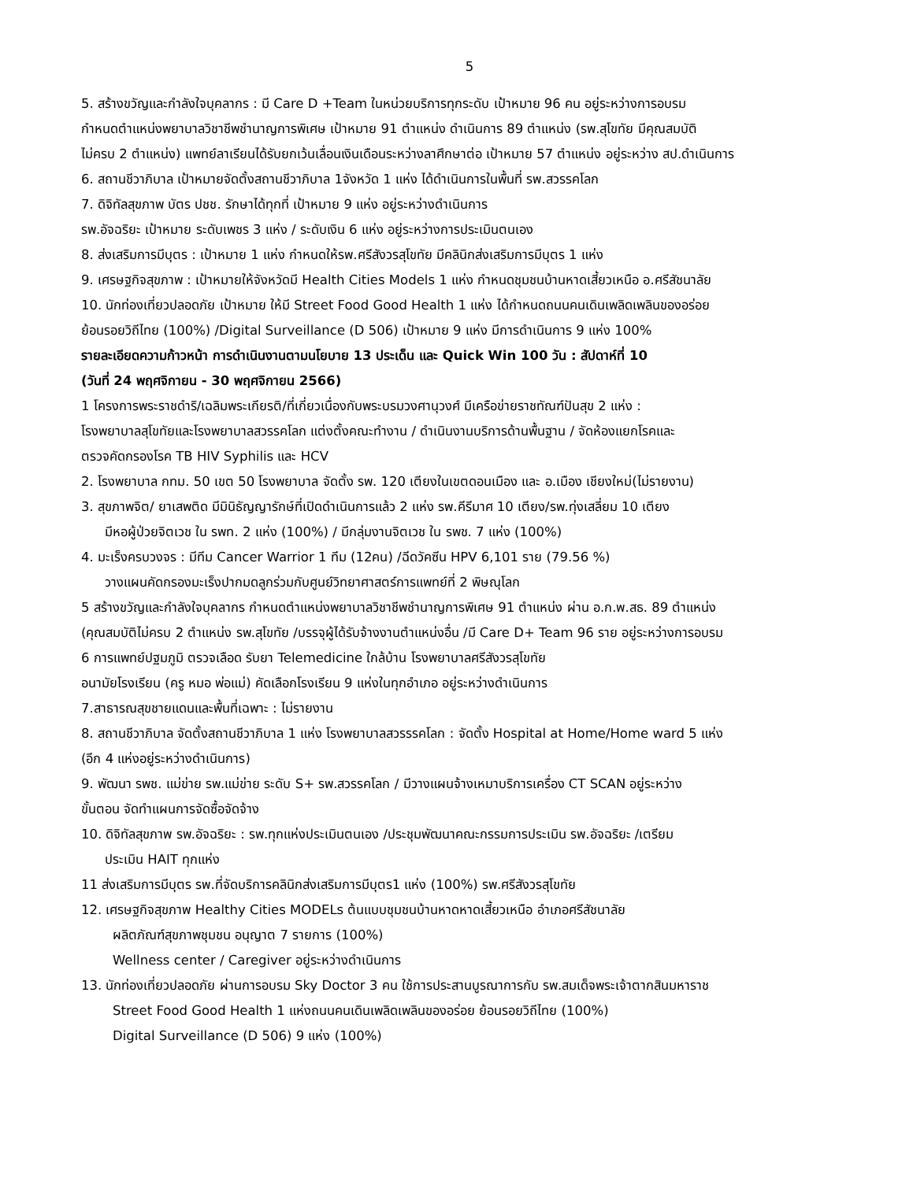5
5. สร้างขวัญและกำลังใจบุคลากร : มี Care D +Team ในหน่วยบริการทุกระดับ เป้าหมาย 96 คน อยู่ระหว่างการอบรม
กำหนดตำแหน่งพยาบาลวิชาชีพชำนาญการพิเศษ เป้าหมาย 91 ตำแหน่ง ดำเนินการ 89 ตำแหน่ง (รพ.สุโขทัย มีคุณสมบัติ
ไม่ครบ 2 ตำแหน่ง) แพทย์ลาเรียนได้รับยกเว้นเลื่อนเงินเดือนระหว่างลาศึกษาต่อ เป้าหมาย 57 ตำแหน่ง อยู่ระหว่าง สป.ดำเนินการ
6. สถานชีวาภิบาล เป้าหมายจัดตั้งสถานชีวาภิบาล 1จังหวัด 1 แห่ง ได้ดำเนินการในพื้นที่ รพ.สวรรคโลก
7. ดิจิทัลสุขภาพ บัตร ปชช. รักษาได้ทุกที่ เป้าหมาย 9 แห่ง อยู่ระหว่างดำเนินการ
รพ.อัจฉริยะ เป้าหมาย ระดับเพชร 3 แห่ง / ระดับเงิน 6 แห่ง อยู่ระหว่างการประเมินตนเอง
8. ส่งเสริมการมีบุตร : เป้าหมาย 1 แห่ง กำหนดให้รพ.ศรีสังวรสุโขทัย มีคลินิกส่งเสริมการมีบุตร 1 แห่ง
9. เศรษฐกิจสุขภาพ : เป้าหมายให้จังหวัดมี Health Cities Models 1 แห่ง กำหนดชุมชนบ้านหาดเสี้ยวเหนือ อ.ศรีสัชนาลัย
10. นักท่องเที่ยวปลอดภัย เป้าหมาย ให้มี Street Food Good Health 1 แห่ง ได้กำหนดถนนคนเดินเพลิดเพลินของอร่อย
ย้อนรอยวิถีไทย (100%) /Digital Surveillance (D 506) เป้าหมาย 9 แห่ง มีการดำเนินการ 9 แห่ง 100%
รายละเอียดความก้าวหน้า การดำเนินงานตามนโยบาย 13 ประเด็น และ Quick Win 100 วัน : สัปดาห์ที่ 10
(วันที่ 24 พฤศจิกายน - 30 พฤศจิกายน 2566)
1 โครงการพระราชดำริ/เฉลิมพระเกียรติ/ที่เกี่ยวเนื่องกับพระบรมวงศานุวงศ์ มีเครือข่ายราชทัณฑ์ปันสุข 2 แห่ง :
โรงพยาบาลสุโขทัยและโรงพยาบาลสวรรคโลก แต่งตั้งคณะทำงาน / ดำเนินงานบริการด้านพื้นฐาน / จัดห้องแยกโรคและ
ตรวจคัดกรองโรค TB HIV Syphilis และ HCV
2. โรงพยาบาล กทม. 50 เขต 50 โรงพยาบาล จัดตั้ง รพ. 120 เตียงในเขตดอนเมือง และ อ.เมือง เชียงใหม่(ไม่รายงาน)
3. สุขภาพจิต/ ยาเสพติด มีมินิธัญญารักษ์ที่เปิดดำเนินการแล้ว 2 แห่ง รพ.คีรีมาศ 10 เตียง/รพ.ทุ่งเสลี่ยม 10 เตียง
มีหอผู้ป่วยจิตเวช ใน รพท. 2 แห่ง (100%) / มีกลุ่มงานจิตเวช ใน รพช. 7 แห่ง (100%)
4. มะเร็งครบวงจร : มีทีม Cancer Warrior 1 ทีม (12คน) /ฉีดวัคซีน HPV 6,101 ราย (79.56 %)
วางแผนคัดกรองมะเร็งปากมดลูกร่วมกับศูนย์วิทยาศาสตร์การแพทย์ที่ 2 พิษณุโลก
5 สร้างขวัญและกำลังใจบุคลากร กำหนดตำแหน่งพยาบาลวิชาชีพชำนาญการพิเศษ 91 ตำแหน่ง ผ่าน อ.ก.พ.สธ. 89 ตำแหน่ง
(คุณสมบัติไม่ครบ 2 ตำแหน่ง รพ.สุโขทัย /บรรจุผู้ได้รับจ้างงานตำแหน่งอื่น /มี Care D+ Team 96 ราย อยู่ระหว่างการอบรม
6 การแพทย์ปฐมภูมิ ตรวจเลือด รับยา Telemedicine ใกล้บ้าน โรงพยาบาลศรีสังวรสุโขทัย
อนามัยโรงเรียน (ครู หมอ พ่อแม่) คัดเลือกโรงเรียน 9 แห่งในทุกอำเภอ อยู่ระหว่างดำเนินการ
7.สาธารณสุขชายแดนและพื้นที่เฉพาะ : ไม่รายงาน
8. สถานชีวาภิบาล จัดตั้งสถานชีวาภิบาล 1 แห่ง โรงพยาบาลสวรรรคโลก : จัดตั้ง Hospital at Home/Home ward 5 แห่ง
(อีก 4 แห่งอยู่ระหว่างดำเนินการ)
9. พัฒนา รพช. แม่ข่าย รพ.แม่ข่าย ระดับ S+ รพ.สวรรคโลก / มีวางแผนจ้างเหมาบริการเครื่อง CT SCAN อยู่ระหว่าง
ขั้นตอน จัดทำแผนการจัดซื้อจัดจ้าง
10. ดิจิทัลสุขภาพ รพ.อัจฉริยะ : รพ.ทุกแห่งประเมินตนเอง /ประชุมพัฒนาคณะกรรมการประเมิน รพ.อัจฉริยะ /เตรียม
ประเมิน HAIT ทุกแห่ง
11 ส่งเสริมการมีบุตร รพ.ที่จัดบริการคลินิกส่งเสริมการมีบุตร1 แห่ง (100%) รพ.ศรีสังวรสุโขทัย
12. เศรษฐกิจสุขภาพ Healthy Cities MODELs ต้นแบบชุมชนบ้านหาดหาดเสี้ยวเหนือ อำเภอศรีสัชนาลัย
ผลิตภัณฑ์สุขภาพชุมชน อนุญาต 7 รายการ (100%)
Wellness center / Caregiver อยู่ระหว่างดำเนินการ
13. นักท่องเที่ยวปลอดภัย ผ่านการอบรม Sky Doctor 3 คน ใช้การประสานบูรณาการกับ รพ.สมเด็จพระเจ้าตากสินมหาราช
Street Food Good Health 1 แห่งถนนคนเดินเพลิดเพลินของอร่อย ย้อนรอยวิถีไทย (100%)
Digital Surveillance (D 506) 9 แห่ง (100%)